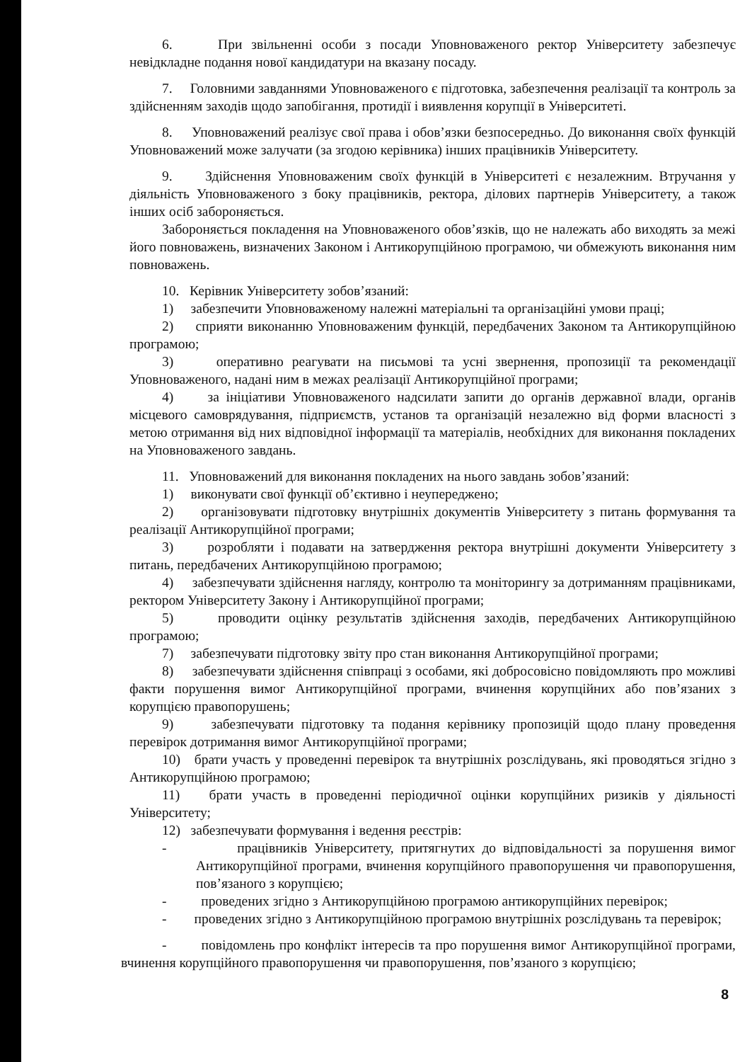6. При звільненні особи з посади Уповноваженого ректор Університету забезпечує невідкладне подання нової кандидатури на вказану посаду.
7. Головними завданнями Уповноваженого є підготовка, забезпечення реалізації та контроль за здійсненням заходів щодо запобігання, протидії і виявлення корупції в Університеті.
8. Уповноважений реалізує свої права і обов’язки безпосередньо. До виконання своїх функцій Уповноважений може залучати (за згодою керівника) інших працівників Університету.
9. Здійснення Уповноваженим своїх функцій в Університеті є незалежним. Втручання у діяльність Уповноваженого з боку працівників, ректора, ділових партнерів Університету, а також інших осіб забороняється.
Забороняється покладення на Уповноваженого обов’язків, що не належать або виходять за межі його повноважень, визначених Законом і Антикорупційною програмою, чи обмежують виконання ним повноважень.
10. Керівник Університету зобов’язаний:
1) забезпечити Уповноваженому належні матеріальні та організаційні умови праці;
2) сприяти виконанню Уповноваженим функцій, передбачених Законом та Антикорупційною програмою;
3) оперативно реагувати на письмові та усні звернення, пропозиції та рекомендації Уповноваженого, надані ним в межах реалізації Антикорупційної програми;
4) за ініціативи Уповноваженого надсилати запити до органів державної влади, органів місцевого самоврядування, підприємств, установ та організацій незалежно від форми власності з метою отримання від них відповідної інформації та матеріалів, необхідних для виконання покладених на Уповноваженого завдань.
11. Уповноважений для виконання покладених на нього завдань зобов’язаний:
1) виконувати свої функції об’єктивно і неупереджено;
2) організовувати підготовку внутрішніх документів Університету з питань формування та реалізації Антикорупційної програми;
3) розробляти і подавати на затвердження ректора внутрішні документи Університету з питань, передбачених Антикорупційною програмою;
4) забезпечувати здійснення нагляду, контролю та моніторингу за дотриманням працівниками, ректором Університету Закону і Антикорупційної програми;
5) проводити оцінку результатів здійснення заходів, передбачених Антикорупційною програмою;
7) забезпечувати підготовку звіту про стан виконання Антикорупційної програми;
8) забезпечувати здійснення співпраці з особами, які добросовісно повідомляють про можливі факти порушення вимог Антикорупційної програми, вчинення корупційних або пов’язаних з корупцією правопорушень;
9) забезпечувати підготовку та подання керівнику пропозицій щодо плану проведення перевірок дотримання вимог Антикорупційної програми;
10) брати участь у проведенні перевірок та внутрішніх розслідувань, які проводяться згідно з Антикорупційною програмою;
11) брати участь в проведенні періодичної оцінки корупційних ризиків у діяльності Університету;
12) забезпечувати формування і ведення реєстрів:
- працівників Університету, притягнутих до відповідальності за порушення вимог Антикорупційної програми, вчинення корупційного правопорушення чи правопорушення, пов’язаного з корупцією;
- проведених згідно з Антикорупційною програмою антикорупційних перевірок;
- проведених згідно з Антикорупційною програмою внутрішніх розслідувань та перевірок;
- повідомлень про конфлікт інтересів та про порушення вимог Антикорупційної програми, вчинення корупційного правопорушення чи правопорушення, пов’язаного з корупцією;
8